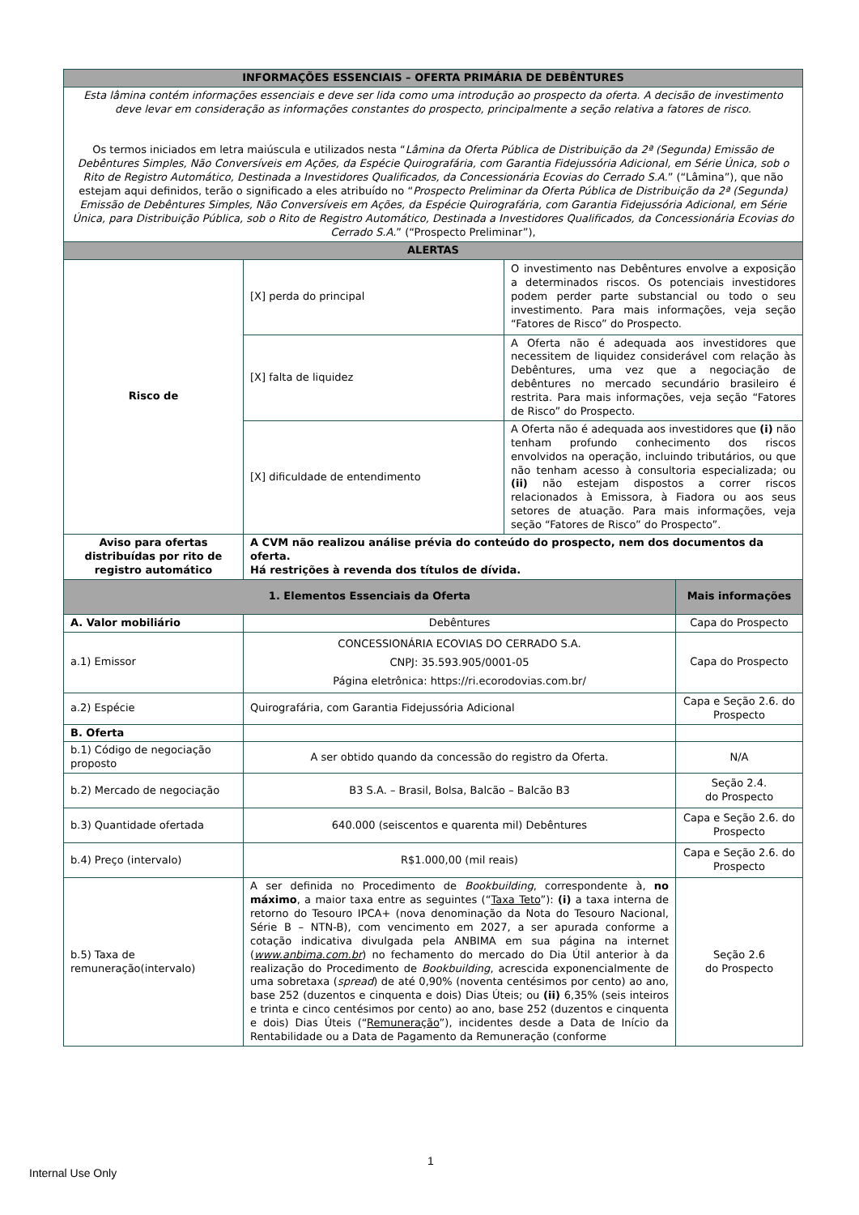| INFORMAÇÕES ESSENCIAIS – OFERTA PRIMÁRIA DE DEBÊNTURES | | | |
| --- | --- | --- | --- |
| Esta lâmina contém informações essenciais e deve ser lida como uma introdução ao prospecto da oferta. A decisão de investimento deve levar em consideração as informações constantes do prospecto, principalmente a seção relativa a fatores de risco. Os termos iniciados em letra maiúscula e utilizados nesta “ Lâmina da Oferta Pública de Distribuição da 2ª (Segunda) Emissão de Debêntures Simples, Não Conversíveis em Ações, da Espécie Quirografária, com Garantia Fidejussória Adicional, em Série Única, sob o Rito de Registro Automático, Destinada a Investidores Qualificados, da Concessionária Ecovias do Cerrado S.A. ” (“Lâmina”), que não estejam aqui definidos, terão o significado a eles atribuído no “ Prospecto Preliminar da Oferta Pública de Distribuição da 2ª (Segunda) Emissão de Debêntures Simples, Não Conversíveis em Ações, da Espécie Quirografária, com Garantia Fidejussória Adicional, em Série Única, para Distribuição Pública, sob o Rito de Registro Automático, Destinada a Investidores Qualificados, da Concessionária Ecovias do Cerrado S.A. ” (“Prospecto Preliminar”), | | | |
| ALERTAS | | | |
| Risco de | [X] perda do principal | O investimento nas Debêntures envolve a exposição a determinados riscos. Os potenciais investidores podem perder parte substancial ou todo o seu investimento. Para mais informações, veja seção “Fatores de Risco” do Prospecto. | |
| | [X] falta de liquidez | A Oferta não é adequada aos investidores que necessitem de liquidez considerável com relação às Debêntures, uma vez que a negociação de debêntures no mercado secundário brasileiro é restrita. Para mais informações, veja seção “Fatores de Risco” do Prospecto. | |
| | [X] dificuldade de entendimento | A Oferta não é adequada aos investidores que (i) não tenham profundo conhecimento dos riscos envolvidos na operação, incluindo tributários, ou que não tenham acesso à consultoria especializada; ou (ii) não estejam dispostos a correr riscos relacionados à Emissora, à Fiadora ou aos seus setores de atuação. Para mais informações, veja seção “Fatores de Risco” do Prospecto”. | |
| Aviso para ofertas distribuídas por rito de registro automático | A CVM não realizou análise prévia do conteúdo do prospecto, nem dos documentos da oferta. Há restrições à revenda dos títulos de dívida. | | |
| 1. Elementos Essenciais da Oferta | | | Mais informações |
| A. Valor mobiliário | Debêntures | | Capa do Prospecto |
| a.1) Emissor | CONCESSIONÁRIA ECOVIAS DO CERRADO S.A. CNPJ: 35.593.905/0001-05 Página eletrônica: https://ri.ecorodovias.com.br/ | | Capa do Prospecto |
| a.2) Espécie | Quirografária, com Garantia Fidejussória Adicional | | Capa e Seção 2.6. do Prospecto |
| B. Oferta | | | |
| b.1) Código de negociação proposto | A ser obtido quando da concessão do registro da Oferta. | | N/A |
| b.2) Mercado de negociação | B3 S.A. – Brasil, Bolsa, Balcão – Balcão B3 | | Seção 2.4. do Prospecto |
| b.3) Quantidade ofertada | 640.000 (seiscentos e quarenta mil) Debêntures | | Capa e Seção 2.6. do Prospecto |
| b.4) Preço (intervalo) | R$1.000,00 (mil reais) | | Capa e Seção 2.6. do Prospecto |
| b.5) Taxa de remuneração(intervalo) | A ser definida no Procedimento de Bookbuilding , correspondente à, no máximo , a maior taxa entre as seguintes (“ Taxa Teto ”): (i) a taxa interna de retorno do Tesouro IPCA+ (nova denominação da Nota do Tesouro Nacional, Série B – NTN-B), com vencimento em 2027, a ser apurada conforme a cotação indicativa divulgada pela ANBIMA em sua página na internet ( www.anbima.com.br ) no fechamento do mercado do Dia Útil anterior à da realização do Procedimento de Bookbuilding , acrescida exponencialmente de uma sobretaxa ( spread ) de até 0,90% (noventa centésimos por cento) ao ano, base 252 (duzentos e cinquenta e dois) Dias Úteis; ou (ii) 6,35% (seis inteiros e trinta e cinco centésimos por cento) ao ano, base 252 (duzentos e cinquenta e dois) Dias Úteis (“ Remuneração ”), incidentes desde a Data de Início da Rentabilidade ou a Data de Pagamento da Remuneração (conforme | | Seção 2.6 do Prospecto |
1
Internal Use Only